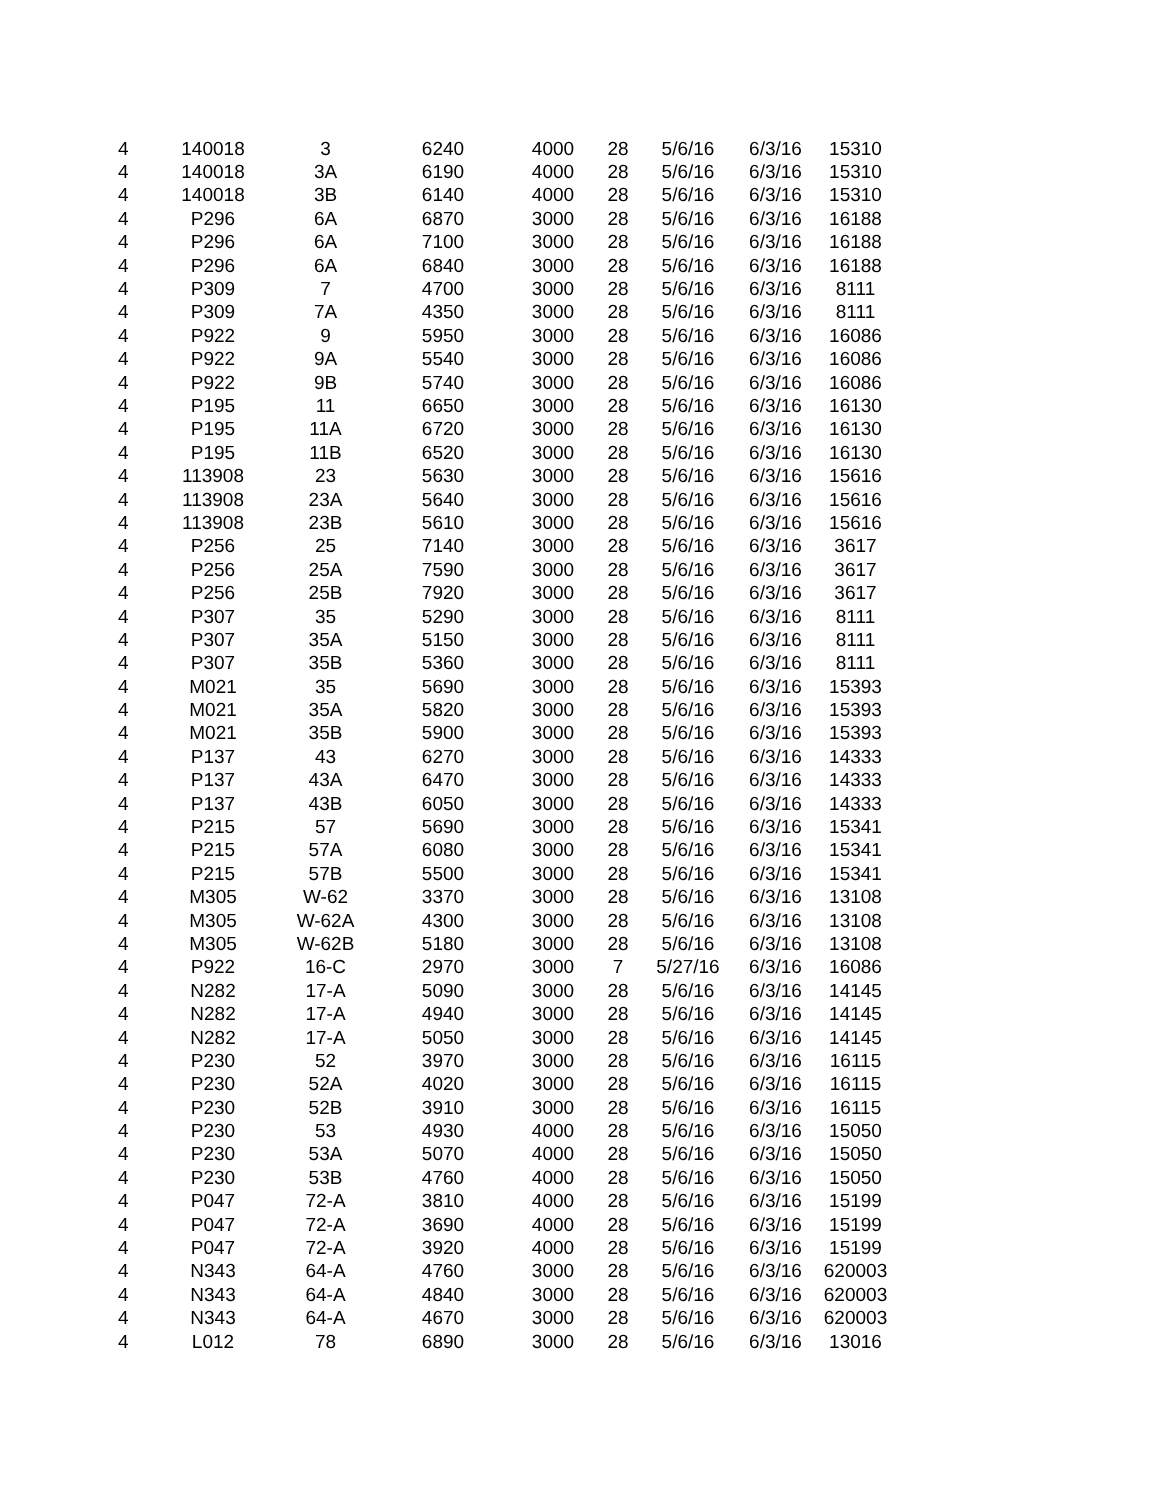| 4 | 140018 | 3 | 6240 | 4000 | 28 | 5/6/16 | 6/3/16 | 15310 |
| 4 | 140018 | 3A | 6190 | 4000 | 28 | 5/6/16 | 6/3/16 | 15310 |
| 4 | 140018 | 3B | 6140 | 4000 | 28 | 5/6/16 | 6/3/16 | 15310 |
| 4 | P296 | 6A | 6870 | 3000 | 28 | 5/6/16 | 6/3/16 | 16188 |
| 4 | P296 | 6A | 7100 | 3000 | 28 | 5/6/16 | 6/3/16 | 16188 |
| 4 | P296 | 6A | 6840 | 3000 | 28 | 5/6/16 | 6/3/16 | 16188 |
| 4 | P309 | 7 | 4700 | 3000 | 28 | 5/6/16 | 6/3/16 | 8111 |
| 4 | P309 | 7A | 4350 | 3000 | 28 | 5/6/16 | 6/3/16 | 8111 |
| 4 | P922 | 9 | 5950 | 3000 | 28 | 5/6/16 | 6/3/16 | 16086 |
| 4 | P922 | 9A | 5540 | 3000 | 28 | 5/6/16 | 6/3/16 | 16086 |
| 4 | P922 | 9B | 5740 | 3000 | 28 | 5/6/16 | 6/3/16 | 16086 |
| 4 | P195 | 11 | 6650 | 3000 | 28 | 5/6/16 | 6/3/16 | 16130 |
| 4 | P195 | 11A | 6720 | 3000 | 28 | 5/6/16 | 6/3/16 | 16130 |
| 4 | P195 | 11B | 6520 | 3000 | 28 | 5/6/16 | 6/3/16 | 16130 |
| 4 | 113908 | 23 | 5630 | 3000 | 28 | 5/6/16 | 6/3/16 | 15616 |
| 4 | 113908 | 23A | 5640 | 3000 | 28 | 5/6/16 | 6/3/16 | 15616 |
| 4 | 113908 | 23B | 5610 | 3000 | 28 | 5/6/16 | 6/3/16 | 15616 |
| 4 | P256 | 25 | 7140 | 3000 | 28 | 5/6/16 | 6/3/16 | 3617 |
| 4 | P256 | 25A | 7590 | 3000 | 28 | 5/6/16 | 6/3/16 | 3617 |
| 4 | P256 | 25B | 7920 | 3000 | 28 | 5/6/16 | 6/3/16 | 3617 |
| 4 | P307 | 35 | 5290 | 3000 | 28 | 5/6/16 | 6/3/16 | 8111 |
| 4 | P307 | 35A | 5150 | 3000 | 28 | 5/6/16 | 6/3/16 | 8111 |
| 4 | P307 | 35B | 5360 | 3000 | 28 | 5/6/16 | 6/3/16 | 8111 |
| 4 | M021 | 35 | 5690 | 3000 | 28 | 5/6/16 | 6/3/16 | 15393 |
| 4 | M021 | 35A | 5820 | 3000 | 28 | 5/6/16 | 6/3/16 | 15393 |
| 4 | M021 | 35B | 5900 | 3000 | 28 | 5/6/16 | 6/3/16 | 15393 |
| 4 | P137 | 43 | 6270 | 3000 | 28 | 5/6/16 | 6/3/16 | 14333 |
| 4 | P137 | 43A | 6470 | 3000 | 28 | 5/6/16 | 6/3/16 | 14333 |
| 4 | P137 | 43B | 6050 | 3000 | 28 | 5/6/16 | 6/3/16 | 14333 |
| 4 | P215 | 57 | 5690 | 3000 | 28 | 5/6/16 | 6/3/16 | 15341 |
| 4 | P215 | 57A | 6080 | 3000 | 28 | 5/6/16 | 6/3/16 | 15341 |
| 4 | P215 | 57B | 5500 | 3000 | 28 | 5/6/16 | 6/3/16 | 15341 |
| 4 | M305 | W-62 | 3370 | 3000 | 28 | 5/6/16 | 6/3/16 | 13108 |
| 4 | M305 | W-62A | 4300 | 3000 | 28 | 5/6/16 | 6/3/16 | 13108 |
| 4 | M305 | W-62B | 5180 | 3000 | 28 | 5/6/16 | 6/3/16 | 13108 |
| 4 | P922 | 16-C | 2970 | 3000 | 7 | 5/27/16 | 6/3/16 | 16086 |
| 4 | N282 | 17-A | 5090 | 3000 | 28 | 5/6/16 | 6/3/16 | 14145 |
| 4 | N282 | 17-A | 4940 | 3000 | 28 | 5/6/16 | 6/3/16 | 14145 |
| 4 | N282 | 17-A | 5050 | 3000 | 28 | 5/6/16 | 6/3/16 | 14145 |
| 4 | P230 | 52 | 3970 | 3000 | 28 | 5/6/16 | 6/3/16 | 16115 |
| 4 | P230 | 52A | 4020 | 3000 | 28 | 5/6/16 | 6/3/16 | 16115 |
| 4 | P230 | 52B | 3910 | 3000 | 28 | 5/6/16 | 6/3/16 | 16115 |
| 4 | P230 | 53 | 4930 | 4000 | 28 | 5/6/16 | 6/3/16 | 15050 |
| 4 | P230 | 53A | 5070 | 4000 | 28 | 5/6/16 | 6/3/16 | 15050 |
| 4 | P230 | 53B | 4760 | 4000 | 28 | 5/6/16 | 6/3/16 | 15050 |
| 4 | P047 | 72-A | 3810 | 4000 | 28 | 5/6/16 | 6/3/16 | 15199 |
| 4 | P047 | 72-A | 3690 | 4000 | 28 | 5/6/16 | 6/3/16 | 15199 |
| 4 | P047 | 72-A | 3920 | 4000 | 28 | 5/6/16 | 6/3/16 | 15199 |
| 4 | N343 | 64-A | 4760 | 3000 | 28 | 5/6/16 | 6/3/16 | 620003 |
| 4 | N343 | 64-A | 4840 | 3000 | 28 | 5/6/16 | 6/3/16 | 620003 |
| 4 | N343 | 64-A | 4670 | 3000 | 28 | 5/6/16 | 6/3/16 | 620003 |
| 4 | L012 | 78 | 6890 | 3000 | 28 | 5/6/16 | 6/3/16 | 13016 |